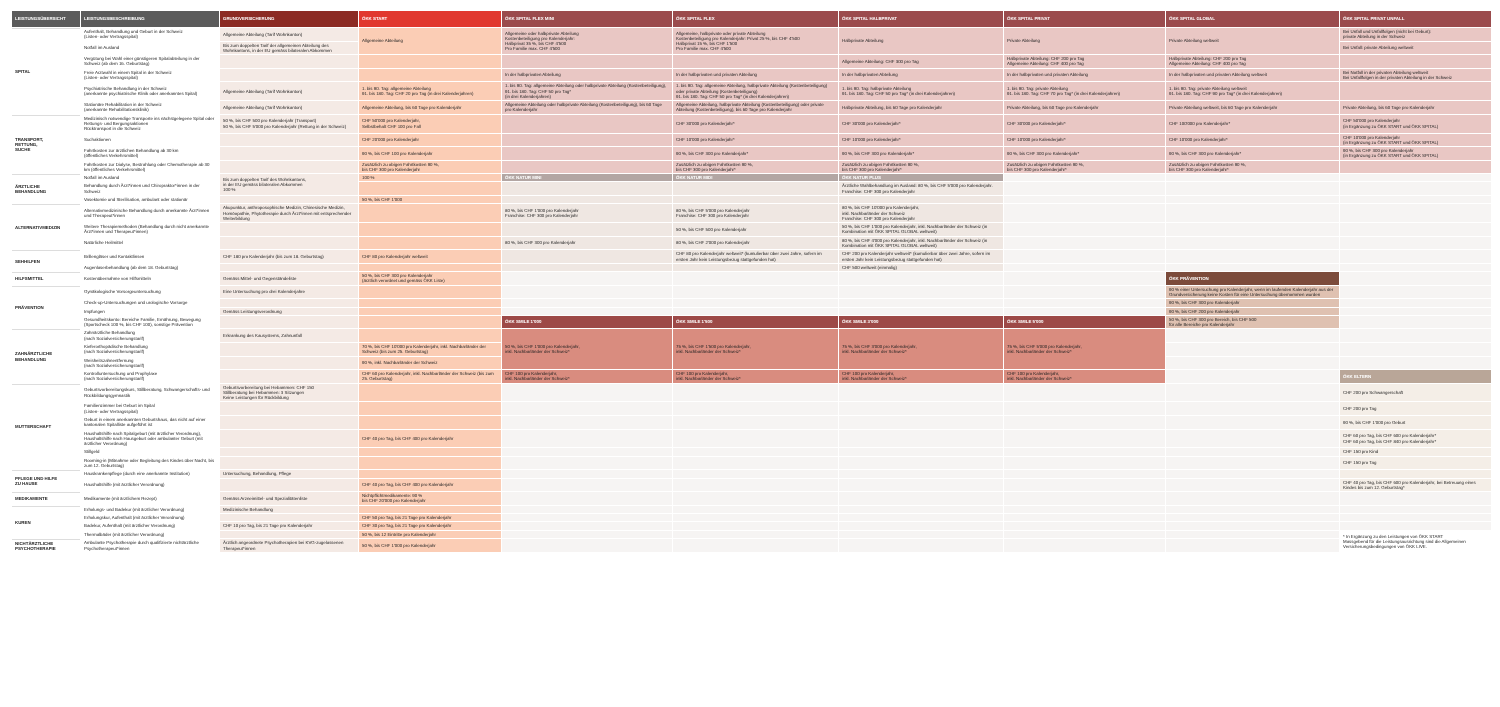| LEISTUNGSÜBERSICHT | LEISTUNGSBESCHREIBUNG | GRUNDVERSICHERUNG | ÖKK START | ÖKK SPITAL FLEX MINI | ÖKK SPITAL FLEX | ÖKK SPITAL HALBPRIVAT | ÖKK SPITAL PRIVAT | ÖKK SPITAL GLOBAL | ÖKK SPITAL PRIVAT UNFALL |
| --- | --- | --- | --- | --- | --- | --- | --- | --- | --- |
| SPITAL | Aufenthalt, Behandlung und Geburt in der Schweiz (Listen- oder Vertragsspital) | Allgemeine Abteilung (Tarif Wohnkanton) | Allgemeine Abteilung | Allgemeine oder halbprivate Abteilung Kostenbeteiligung pro Kalenderjahr: Halbprivat 35 %, bis CHF 4'500 Pro Familie max. CHF 4'500 | Allgemeine, halbprivate oder private Abteilung Kostenbeteiligung pro Kalenderjahr: Privat 25 %, bis CHF 4'500 Halbprivat 15 %, bis CHF 1'500 Pro Familie max. CHF 4'500 | Halbprivate Abteilung | Private Abteilung | Private Abteilung weltweit | Bei Unfall und Unfallfolgen (nicht bei Geburt): private Abteilung in der Schweiz |
| | Notfall im Ausland | Bis zum doppelten Tarif der allgemeinen Abteilung des Wohnkantons, in der EU gemäss bilateralen Abkommen | | | | | | | Bei Unfall: private Abteilung weltweit |
| | Vergütung bei Wahl einer günstigeren Spitalabteilung in der Schweiz (ab dem 16. Geburtstag) | | | | | Allgemeine Abteilung: CHF 300 pro Tag | Halbprivate Abteilung: CHF 200 pro Tag Allgemeine Abteilung: CHF 400 pro Tag | Halbprivate Abteilung: CHF 200 pro Tag Allgemeine Abteilung: CHF 400 pro Tag | |
| | Freie Arztwahl in einem Spital in der Schweiz (Listen- oder Vertragsspital) | | | In der halbprivaten Abteilung | In der halbprivaten und privaten Abteilung | In der halbprivaten Abteilung | In der halbprivaten und privaten Abteilung | In der halbprivaten und privaten Abteilung weltweit | Bei Notfall in der privaten Abteilung weltweit Bei Unfallfolgen in der privaten Abteilung in der Schweiz |
| | Psychiatrische Behandlung in der Schweiz (anerkannte psychiatrische Klinik oder anerkanntes Spital) | Allgemeine Abteilung (Tarif Wohnkanton) | 1. bis 90. Tag: allgemeine Abteilung 91. bis 180. Tag: CHF 20 pro Tag (in drei Kalenderjahren) | 1. bis 90. Tag: allgemeine Abteilung oder halbprivate Abteilung (Kostenbeteiligung), 91. bis 180. Tag: CHF 50 pro Tag* (in drei Kalenderjahren) | 1. bis 90. Tag: allgemeine Abteilung, halbprivate Abteilung (Kostenbeteiligung) oder private Abteilung (Kostenbeteiligung) 91. bis 180. Tag: CHF 50 pro Tag* (in drei Kalenderjahren) | 1. bis 90. Tag: halbprivate Abteilung 91. bis 180. Tag: CHF 50 pro Tag* (in drei Kalenderjahren) | 1. bis 90. Tag: private Abteilung 91. bis 180. Tag: CHF 70 pro Tag* (in drei Kalenderjahren) | 1. bis 90. Tag: private Abteilung weltweit 91. bis 180. Tag: CHF 90 pro Tag* (in drei Kalenderjahren) | |
| | Stationäre Rehabilitation in der Schweiz (anerkannte Rehabilitationsklinik) | Allgemeine Abteilung (Tarif Wohnkanton) | Allgemeine Abteilung, bis 60 Tage pro Kalenderjahr | Allgemeine Abteilung oder halbprivate Abteilung (Kostenbeteiligung), bis 60 Tage pro Kalenderjahr | Allgemeine Abteilung, halbprivate Abteilung (Kostenbeteiligung) oder private Abteilung (Kostenbeteiligung), bis 60 Tage pro Kalenderjahr | Halbprivate Abteilung, bis 60 Tage pro Kalenderjahr | Private Abteilung, bis 60 Tage pro Kalenderjahr | Private Abteilung weltweit, bis 60 Tage pro Kalenderjahr | Private Abteilung, bis 60 Tage pro Kalenderjahr |
| TRANSPORT, RETTUNG, SUCHE | Medizinisch notwendige Transporte ins nächstgelegene Spital oder Rettungs- und Bergungsaktionen Rücktransport in die Schweiz | 50 %, bis CHF 500 pro Kalenderjahr (Transport) 50 %, bis CHF 5'000 pro Kalenderjahr (Rettung in der Schweiz) | CHF 50'000 pro Kalenderjahr, Selbstbehalt CHF 100 pro Fall | | CHF 30'000 pro Kalenderjahr* | CHF 30'000 pro Kalenderjahr* | CHF 30'000 pro Kalenderjahr* | CHF 100'000 pro Kalenderjahr* | CHF 50'000 pro Kalenderjahr (in Ergänzung zu ÖKK START und ÖKK SPITAL) |
| | Suchaktionen | | CHF 20'000 pro Kalenderjahr | | CHF 10'000 pro Kalenderjahr* | CHF 10'000 pro Kalenderjahr* | CHF 10'000 pro Kalenderjahr* | CHF 10'000 pro Kalenderjahr* | CHF 10'000 pro Kalenderjahr (in Ergänzung zu ÖKK START und ÖKK SPITAL) |
| | Fahrtkosten zur ärztlichen Behandlung ab 30 km (öffentliches Verkehrsmittel) | | 90 %, bis CHF 100 pro Kalenderjahr | | 90 %, bis CHF 300 pro Kalenderjahr* | 90 %, bis CHF 300 pro Kalenderjahr* | 90 %, bis CHF 300 pro Kalenderjahr* | 90 %, bis CHF 300 pro Kalenderjahr* | 90 %, bis CHF 300 pro Kalenderjahr (in Ergänzung zu ÖKK START und ÖKK SPITAL) |
| | Fahrtkosten zur Dialyse, Bestrahlung oder Chemotherapie ab 30 km (öffentliches Verkehrsmittel) | | Zusätzlich zu obigen Fahrtkosten 90 %, bis CHF 300 pro Kalenderjahr | | Zusätzlich zu obigen Fahrtkosten 90 %, bis CHF 300 pro Kalenderjahr* | Zusätzlich zu obigen Fahrtkosten 90 %, bis CHF 300 pro Kalenderjahr* | Zusätzlich zu obigen Fahrtkosten 90 %, bis CHF 300 pro Kalenderjahr* | Zusätzlich zu obigen Fahrtkosten 90 %, bis CHF 300 pro Kalenderjahr* | |
| ÄRZTLICHE BEHANDLUNG | Notfall im Ausland | Bis zum doppelten Tarif des Wohnkantons, in der EU gemäss bilateralen Abkommen 100 % | 100 % | ÖKK NATUR MINI | ÖKK NATUR MIDI | ÖKK NATUR PLUS | | | |
| | Behandlung durch Ärzt*innen und Chiropraktor*innen in der Schweiz | | | | | Ärztliche Wahlbehandlung im Ausland: 80 %, bis CHF 5'000 pro Kalenderjahr. Franchise: CHF 300 pro Kalenderjahr | | | |
| | Vasektomie und Sterilisation, ambulant oder stationär | | 50 %, bis CHF 1'000 | | | | | | |
| ALTERNATIVMEDIZIN | Alternativmedizinische Behandlung durch anerkannte Ärzt*innen und Therapeut*innen | Akupunktur, anthroposophische Medizin, Chinesische Medizin, Homöopathie, Phytotherapie durch Ärzt*innen mit entsprechender Weiterbildung | | 80 %, bis CHF 1'000 pro Kalenderjahr Franchise: CHF 300 pro Kalenderjahr | 80 %, bis CHF 5'000 pro Kalenderjahr Franchise: CHF 300 pro Kalenderjahr | 80 %, bis CHF 10'000 pro Kalenderjahr, inkl. Nachbarländer der Schweiz Franchise: CHF 300 pro Kalenderjahr | | | |
| | Weitere Therapiemethoden (Behandlung durch nicht anerkannte Ärzt*innen und Therapeut*innen) | | | | 50 %, bis CHF 500 pro Kalenderjahr | 50 %, bis CHF 1'000 pro Kalenderjahr, inkl. Nachbarländer der Schweiz (in Kombination mit ÖKK SPITAL GLOBAL weltweit) | | | |
| | Natürliche Heilmittel | | | 80 %, bis CHF 300 pro Kalenderjahr | 80 %, bis CHF 2'000 pro Kalenderjahr | 80 %, bis CHF 4'000 pro Kalenderjahr, inkl. Nachbarländer der Schweiz (in Kombination mit ÖKK SPITAL GLOBAL weltweit) | | | |
| SEHHILFEN | Brillengläser und Kontaktlinsen | CHF 180 pro Kalenderjahr (bis zum 18. Geburtstag) | CHF 80 pro Kalenderjahr weltweit | | CHF 80 pro Kalenderjahr weltweit* (kumulierbar über zwei Jahre, sofern im ersten Jahr kein Leistungsbezug stattgefunden hat) | CHF 200 pro Kalenderjahr weltweit* (kumulierbar über zwei Jahre, sofern im ersten Jahr kein Leistungsbezug stattgefunden hat) | | | |
| | Augenlaserbehandlung (ab dem 18. Geburtstag) | | | | | CHF 500 weltweit (einmalig) | | | |
| HILFSMITTEL | Kostenübernahme von Hilfsmitteln | Gemäss Mittel- und Gegenständeliste | 50 %, bis CHF 300 pro Kalenderjahr (ärztlich verordnet und gemäss ÖKK Liste) | | | | | ÖKK PRÄVENTION | |
| PRÄVENTION | Gynäkologische Vorsorgeuntersuchung | Eine Untersuchung pro drei Kalenderjahre | | | | | | 90 % einer Untersuchung pro Kalenderjahr, wenn im laufenden Kalenderjahr aus der Grundversicherung keine Kosten für eine Untersuchung übernommen wurden | |
| | Check-up-Untersuchungen und urologische Vorsorge | | | | | | | 90 %, bis CHF 300 pro Kalenderjahr | |
| | Impfungen | Gemäss Leistungsverordnung | | | | | | 90 %, bis CHF 200 pro Kalenderjahr | |
| | Gesundheitskonto: Bereiche Familie, Ernährung, Bewegung (Sportscheck 100 %, bis CHF 100), sonstige Prävention | | | ÖKK SMILE 1'000 | ÖKK SMILE 1'500 | ÖKK SMILE 3'000 | ÖKK SMILE 5'000 | 50 %, bis CHF 300 pro Bereich, bis CHF 500 für alle Bereiche pro Kalenderjahr | |
| ZAHNÄRZTLICHE BEHANDLUNG | Zahnärztliche Behandlung (nach Sozialversicherungstarif) | Erkrankung des Kausystems, Zahnunfall | | 50 %, bis CHF 1'000 pro Kalenderjahr, inkl. Nachbarländer der Schweiz* | 75 %, bis CHF 1'500 pro Kalenderjahr, inkl. Nachbarländer der Schweiz* | 75 %, bis CHF 3'000 pro Kalenderjahr, inkl. Nachbarländer der Schweiz* | 75 %, bis CHF 5'000 pro Kalenderjahr, inkl. Nachbarländer der Schweiz* | | |
| | Kieferorthopädische Behandlung (nach Sozialversicherungstarif) | | 70 %, bis CHF 10'000 pro Kalenderjahr, inkl. Nachbarländer der Schweiz (bis zum 25. Geburtstag) | | | | | | |
| | Weisheitszahnentfernung (nach Sozialversicherungstarif) | | 90 %, inkl. Nachbarländer der Schweiz | | | | | | |
| | Kontrolluntersuchung und Prophylaxe (nach Sozialversicherungstarif) | | CHF 60 pro Kalenderjahr, inkl. Nachbarländer der Schweiz (bis zum 25. Geburtstag) | CHF 100 pro Kalenderjahr, inkl. Nachbarländer der Schweiz* | CHF 100 pro Kalenderjahr, inkl. Nachbarländer der Schweiz* | CHF 100 pro Kalenderjahr, inkl. Nachbarländer der Schweiz* | CHF 100 pro Kalenderjahr, inkl. Nachbarländer der Schweiz* | | ÖKK ELTERN |
| MUTTERSCHAFT | Geburtsvorbereitungskurs, Stillberatung, Schwangerschafts- und Rückbildungsgymnastik | Geburtsvorbereitung bei Hebammen: CHF 150 Stillberatung bei Hebammen: 3 Sitzungen Keine Leistungen für Rückbildung | | | | | | | CHF 200 pro Schwangerschaft |
| | Familienzimmer bei Geburt im Spital (Listen- oder Vertragsspital) | | | | | | | | CHF 200 pro Tag |
| | Geburt in einem anerkannten Geburtshaus, das nicht auf einer kantonalen Spitalliste aufgeführt ist | | | | | | | | 90 %, bis CHF 1'000 pro Geburt |
| | Haushaltshilfe nach Spitalgeburt (mit ärztlicher Verordnung), Haushaltshilfe nach Hausgeburt oder ambulanter Geburt (mit ärztlicher Verordnung) | | CHF 40 pro Tag, bis CHF 400 pro Kalenderjahr | | | | | | CHF 60 pro Tag, bis CHF 600 pro Kalenderjahr* CHF 60 pro Tag, bis CHF 840 pro Kalenderjahr* |
| | Stillgeld | | | | | | | | CHF 150 pro Kind |
| | Rooming-in (Mitnahme oder Begleitung des Kindes über Nacht, bis zum 12. Geburtstag) | | | | | | | | CHF 150 pro Tag |
| PFLEGE UND HILFE ZU HAUSE | Hauskrankenpflege (durch eine anerkannte Institution) | Untersuchung, Behandlung, Pflege | | | | | | | |
| | Haushaltshilfe (mit ärztlicher Verordnung) | | CHF 40 pro Tag, bis CHF 400 pro Kalenderjahr | | | | | | CHF 40 pro Tag, bis CHF 600 pro Kalenderjahr, bei Betreuung eines Kindes bis zum 12. Geburtstag* |
| MEDIKAMENTE | Medikamente (mit ärztlichem Rezept) | Gemäss Arzneimittel- und Spezialitätenliste | Nichtpflichtmedikamente: 90 % bis CHF 20'000 pro Kalenderjahr | | | | | | |
| KUREN | Erholungs- und Badekur (mit ärztlicher Verordnung) | Medizinische Behandlung | | | | | | | |
| | Erholungskur, Aufenthalt (mit ärztlicher Verordnung) | | CHF 50 pro Tag, bis 21 Tage pro Kalenderjahr | | | | | | |
| | Badekur, Aufenthalt (mit ärztlicher Verordnung) | CHF 10 pro Tag, bis 21 Tage pro Kalenderjahr | CHF 30 pro Tag, bis 21 Tage pro Kalenderjahr | | | | | | |
| | Thermalbäder (mit ärztlicher Verordnung) | | 50 %, bis 12 Eintritte pro Kalenderjahr | | | | | | * In Ergänzung zu den Leistungen von ÖKK START Massgebend für die Leistungsausrichtung sind die Allgemeinen Versicherungsbedingungen von ÖKK LIVE. |
| NICHTÄRZTLICHE PSYCHOTHERAPIE | Ambulante Psychotherapie durch qualifizierte nichtärztliche Psychotherapeut*innen | Ärztlich angeordnete Psychotherapien bei KVG-zugelassenen Therapeut*innen | 50 %, bis CHF 1'000 pro Kalenderjahr | | | | | | |